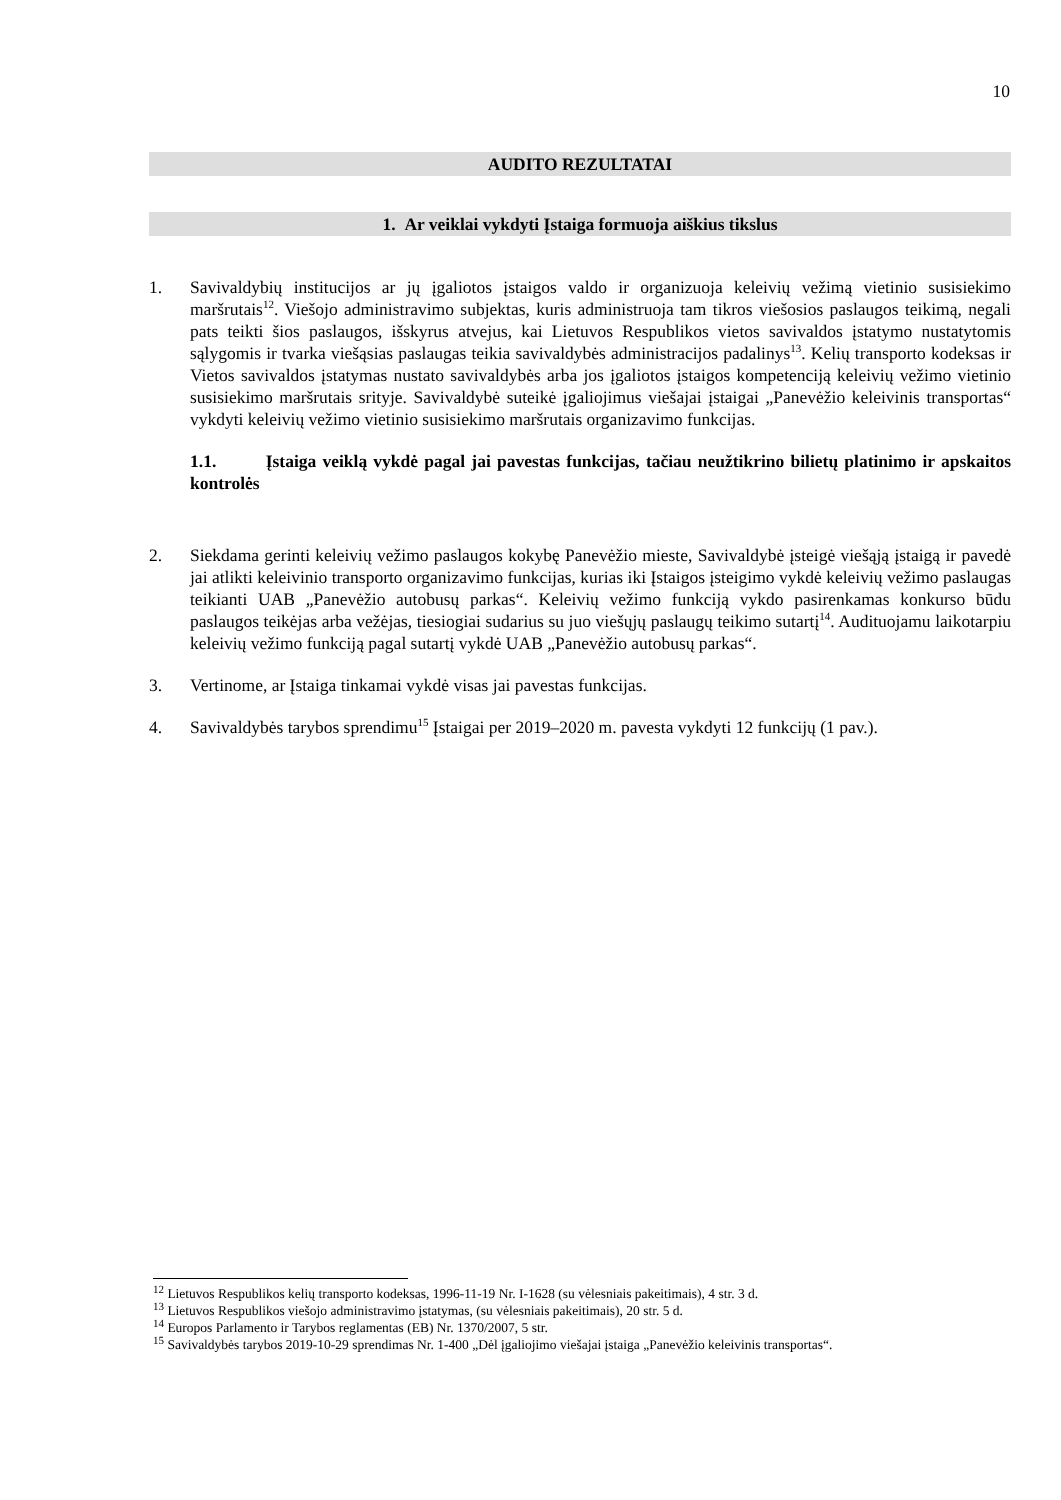10
AUDITO REZULTATAI
1. Ar veiklai vykdyti Įstaiga formuoja aiškius tikslus
1. Savivaldybių institucijos ar jų įgaliotos įstaigos valdo ir organizuoja keleivių vežimą vietinio susisiekimo maršrutais<sup>12</sup>. Viešojo administravimo subjektas, kuris administruoja tam tikros viešosios paslaugos teikimą, negali pats teikti šios paslaugos, išskyrus atvejus, kai Lietuvos Respublikos vietos savivaldos įstatymo nustatytomis sąlygomis ir tvarka viešąsias paslaugas teikia savivaldybės administracijos padalinys<sup>13</sup>. Kelių transporto kodeksas ir Vietos savivaldos įstatymas nustato savivaldybės arba jos įgaliotos įstaigos kompetenciją keleivių vežimo vietinio susisiekimo maršrutais srityje. Savivaldybė suteikė įgaliojimus viešajai įstaigai „Panevėžio keleivinis transportas“ vykdyti keleivių vežimo vietinio susisiekimo maršrutais organizavimo funkcijas.
1.1. Įstaiga veiklą vykdė pagal jai pavestas funkcijas, tačiau neužtikrino bilietų platinimo ir apskaitos kontrolės
2. Siekdama gerinti keleivių vežimo paslaugos kokybę Panevėžio mieste, Savivaldybė įsteigė viešąją įstaigą ir pavedė jai atlikti keleivinio transporto organizavimo funkcijas, kurias iki Įstaigos įsteigimo vykdė keleivių vežimo paslaugas teikianti UAB „Panevėžio autobusų parkas“. Keleivių vežimo funkciją vykdo pasirenkamas konkurso būdu paslaugos teikėjas arba vežėjas, tiesiogiai sudarius su juo viešųjų paslaugų teikimo sutartį<sup>14</sup>. Audituojamu laikotarpiu keleivių vežimo funkciją pagal sutartį vykdė UAB „Panevėžio autobusų parkas“.
3. Vertinome, ar Įstaiga tinkamai vykdė visas jai pavestas funkcijas.
4. Savivaldybės tarybos sprendimu<sup>15</sup> Įstaigai per 2019–2020 m. pavesta vykdyti 12 funkcijų (1 pav.).
<sup>12</sup> Lietuvos Respublikos kelių transporto kodeksas, 1996-11-19 Nr. I-1628 (su vėlesniais pakeitimais), 4 str. 3 d.
<sup>13</sup> Lietuvos Respublikos viešojo administravimo įstatymas, (su vėlesniais pakeitimais), 20 str. 5 d.
<sup>14</sup> Europos Parlamento ir Tarybos reglamentas (EB) Nr. 1370/2007, 5 str.
<sup>15</sup> Savivaldybės tarybos 2019-10-29 sprendimas Nr. 1-400 „Dėl įgaliojimo viešajai įstaiga „Panevėžio keleivinis transportas“.